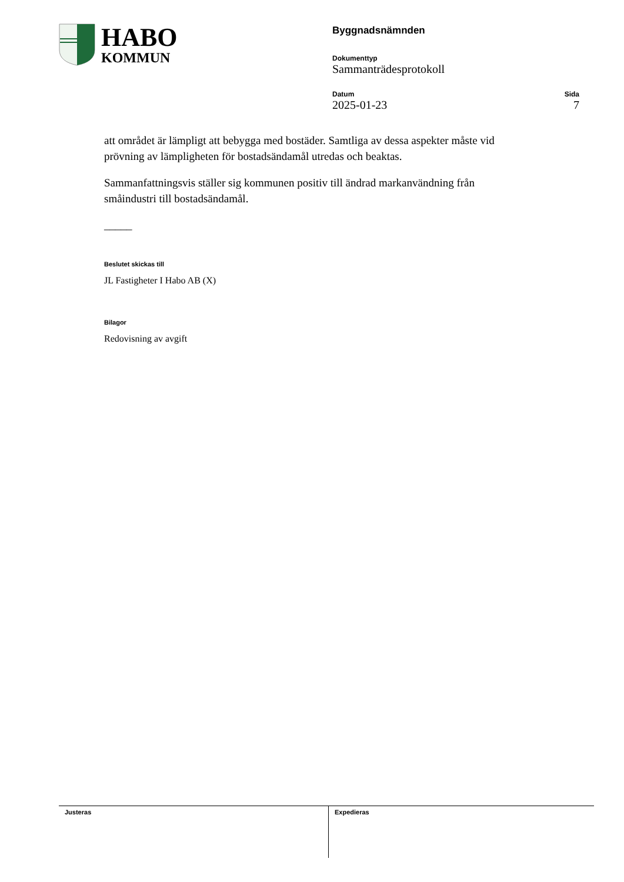HABO
KOMMUN
Byggnadsnämnden
Dokumenttyp
Sammanträdesprotokoll
Datum
2025-01-23
Sida
7
att området är lämpligt att bebygga med bostäder. Samtliga av dessa aspekter måste vid prövning av lämpligheten för bostadsändamål utredas och beaktas.
Sammanfattningsvis ställer sig kommunen positiv till ändrad markanvändning från småindustri till bostadsändamål.
_____
Beslutet skickas till
JL Fastigheter I Habo AB (X)
Bilagor
Redovisning av avgift
Justeras Expedieras